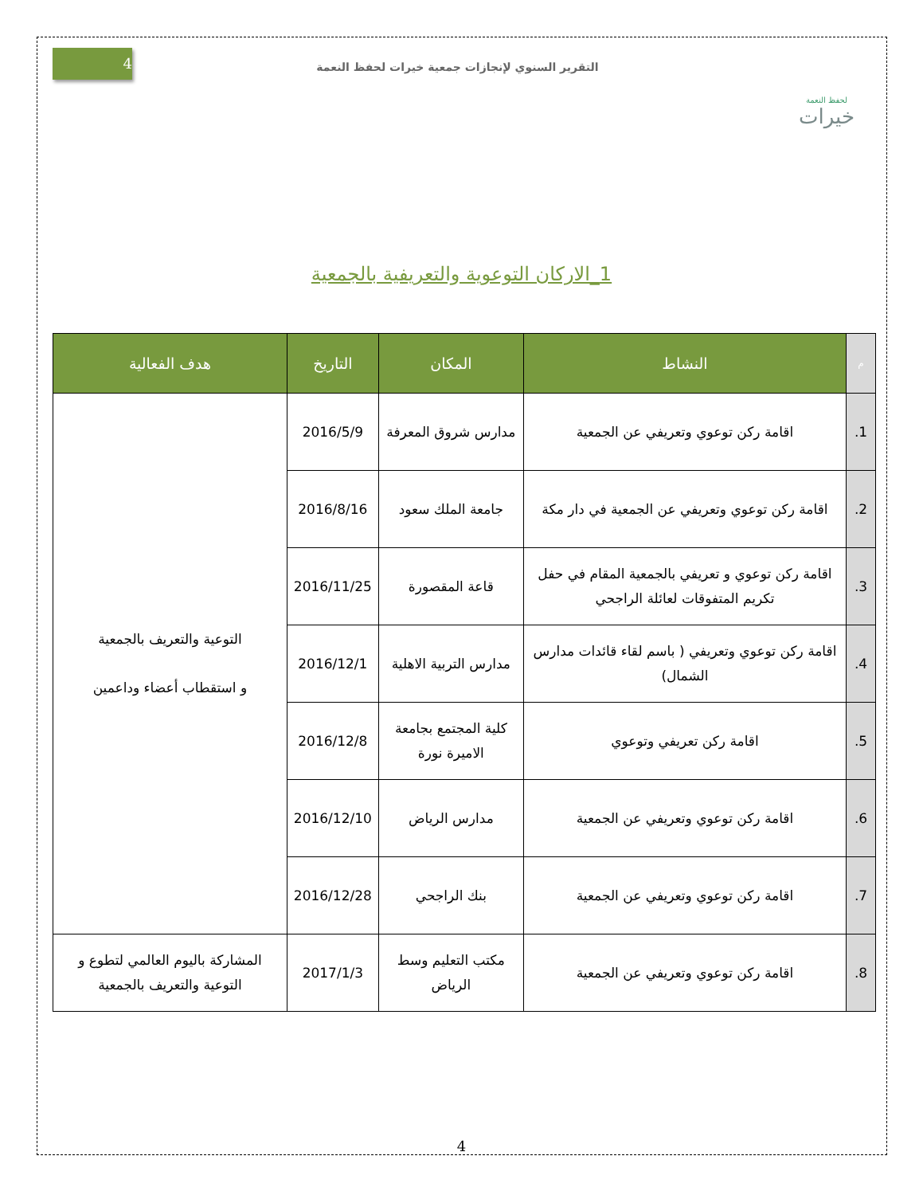لحفظ النعمة
خيرات
التقرير السنوي لإنجازات جمعية خيرات لحفظ النعمة
4
1_الاركان التوعوية والتعريفية بالجمعية
| م | النشاط | المكان | التاريخ | هدف الفعالية |
| --- | --- | --- | --- | --- |
| 1. | اقامة ركن توعوي وتعريفي عن الجمعية | مدارس شروق المعرفة | 2016/5/9 | التوعية والتعريف بالجمعية و استقطاب أعضاء وداعمين |
| 2. | اقامة ركن توعوي وتعريفي عن الجمعية في دار مكة | جامعة الملك سعود | 2016/8/16 | |
| 3. | اقامة ركن توعوي و تعريفي بالجمعية المقام في حفل تكريم المتفوقات لعائلة الراجحي | قاعة المقصورة | 2016/11/25 | |
| 4. | اقامة ركن توعوي وتعريفي ( باسم لقاء قائدات مدارس الشمال) | مدارس التربية الاهلية | 2016/12/1 | |
| 5. | اقامة ركن تعريفي وتوعوي | كلية المجتمع بجامعة الاميرة نورة | 2016/12/8 | |
| 6. | اقامة ركن توعوي وتعريفي عن الجمعية | مدارس الرياض | 2016/12/10 | |
| 7. | اقامة ركن توعوي وتعريفي عن الجمعية | بنك الراجحي | 2016/12/28 | |
| 8. | اقامة ركن توعوي وتعريفي عن الجمعية | مكتب التعليم وسط الرياض | 2017/1/3 | المشاركة باليوم العالمي لتطوع و التوعية والتعريف بالجمعية |
4